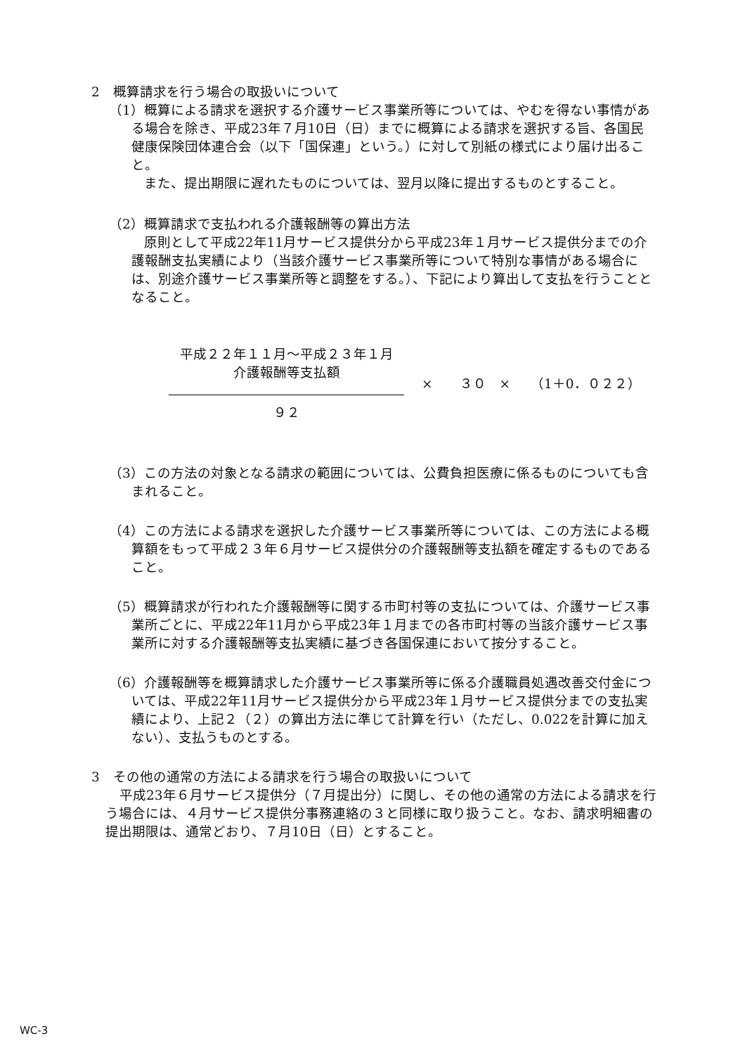2　概算請求を行う場合の取扱いについて
（1）概算による請求を選択する介護サービス事業所等については、やむを得ない事情がある場合を除き、平成23年７月10日（日）までに概算による請求を選択する旨、各国民健康保険団体連合会（以下「国保連」という。）に対して別紙の様式により届け出ること。
また、提出期限に遅れたものについては、翌月以降に提出するものとすること。
（2）概算請求で支払われる介護報酬等の算出方法
原則として平成22年11月サービス提供分から平成23年１月サービス提供分までの介護報酬支払実績により（当該介護サービス事業所等について特別な事情がある場合には、別途介護サービス事業所等と調整をする。）、下記により算出して支払を行うこととなること。
平成２２年１１月～平成２３年１月
介護報酬等支払額
９２
×　　３０　×　　（1＋0．０２２）
（3）この方法の対象となる請求の範囲については、公費負担医療に係るものについても含まれること。
（4）この方法による請求を選択した介護サービス事業所等については、この方法による概算額をもって平成２３年６月サービス提供分の介護報酬等支払額を確定するものであること。
（5）概算請求が行われた介護報酬等に関する市町村等の支払については、介護サービス事業所ごとに、平成22年11月から平成23年１月までの各市町村等の当該介護サービス事業所に対する介護報酬等支払実績に基づき各国保連において按分すること。
（6）介護報酬等を概算請求した介護サービス事業所等に係る介護職員処遇改善交付金については、平成22年11月サービス提供分から平成23年１月サービス提供分までの支払実績により、上記２（２）の算出方法に準じて計算を行い（ただし、0.022を計算に加えない）、支払うものとする。
3　その他の通常の方法による請求を行う場合の取扱いについて
平成23年６月サービス提供分（７月提出分）に関し、その他の通常の方法による請求を行う場合には、４月サービス提供分事務連絡の３と同様に取り扱うこと。なお、請求明細書の提出期限は、通常どおり、７月10日（日）とすること。
WC-3